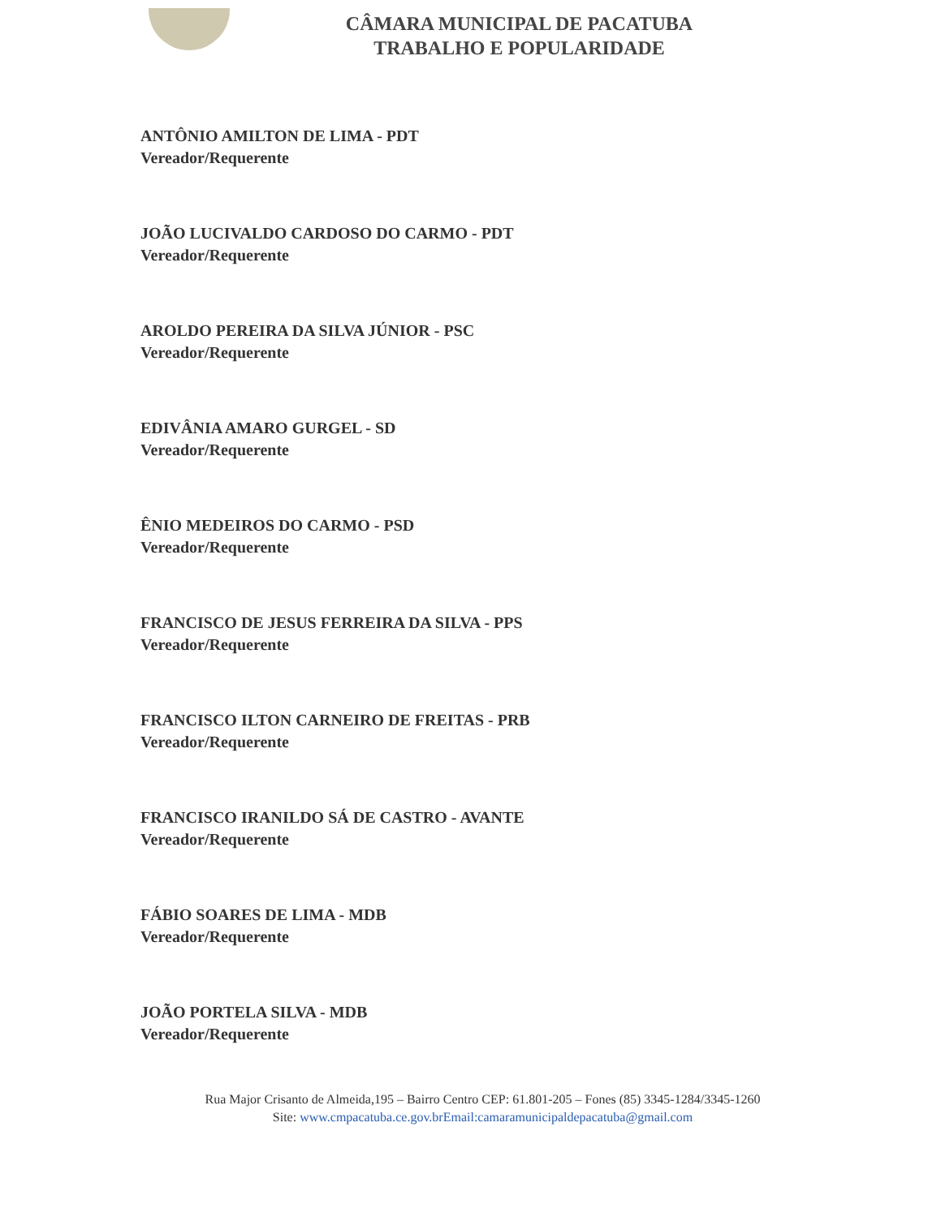CÂMARA MUNICIPAL DE PACATUBA
TRABALHO E POPULARIDADE
ANTÔNIO AMILTON DE LIMA - PDT
Vereador/Requerente
JOÃO LUCIVALDO CARDOSO DO CARMO - PDT
Vereador/Requerente
AROLDO PEREIRA DA SILVA JÚNIOR - PSC
Vereador/Requerente
EDIVÂNIA AMARO GURGEL - SD
Vereador/Requerente
ÊNIO MEDEIROS DO CARMO - PSD
Vereador/Requerente
FRANCISCO DE JESUS FERREIRA DA SILVA - PPS
Vereador/Requerente
FRANCISCO ILTON CARNEIRO DE FREITAS - PRB
Vereador/Requerente
FRANCISCO IRANILDO SÁ DE CASTRO - AVANTE
Vereador/Requerente
FÁBIO SOARES DE LIMA - MDB
Vereador/Requerente
JOÃO PORTELA SILVA - MDB
Vereador/Requerente
Rua Major Crisanto de Almeida,195 – Bairro Centro CEP: 61.801-205 – Fones (85) 3345-1284/3345-1260
Site: www.cmpacatuba.ce.gov.brEmail:camaramunicipaldepacatuba@gmail.com